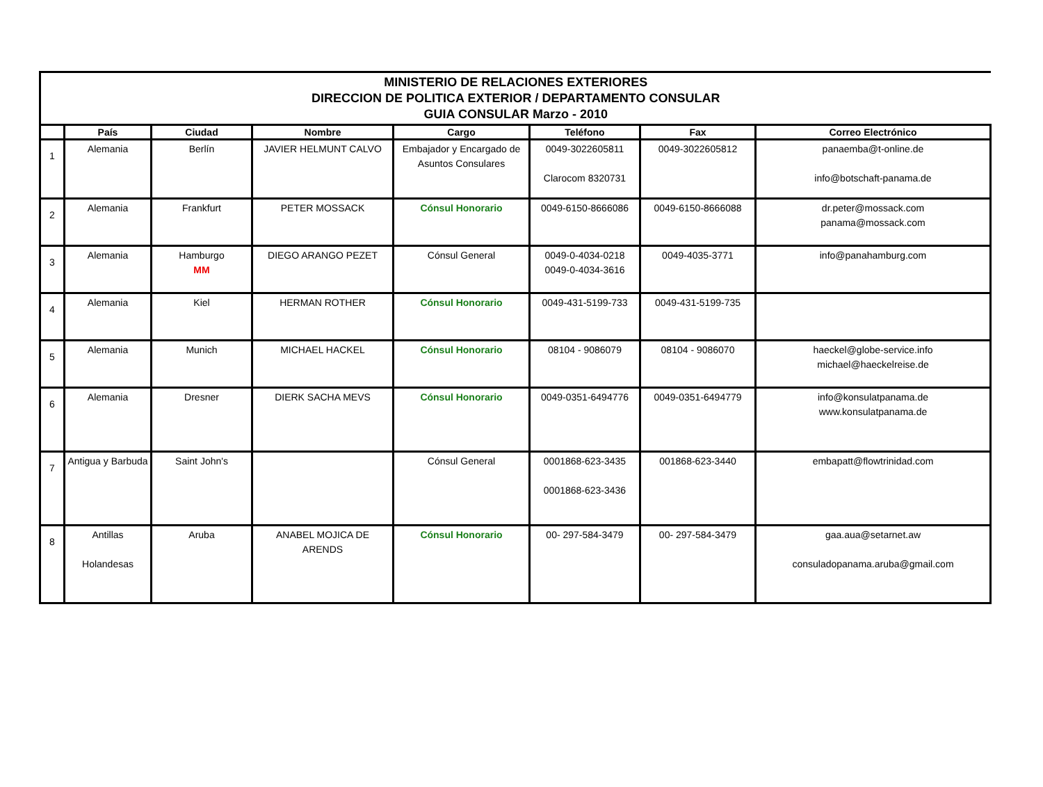| MINISTERIO DE RELACIONES EXTERIORES DIRECCION DE POLITICA EXTERIOR / DEPARTAMENTO CONSULAR GUIA CONSULAR Marzo - 2010 | | | | | | | |
| | País | Ciudad | Nombre | Cargo | Teléfono | Fax | Correo Electrónico |
| 1 | Alemania | Berlín | JAVIER HELMUNT CALVO | Embajador y Encargado de Asuntos Consulares | 0049-3022605811 Clarocom 8320731 | 0049-3022605812 | panaemba@t-online.de info@botschaft-panama.de |
| 2 | Alemania | Frankfurt | PETER MOSSACK | Cónsul Honorario | 0049-6150-8666086 | 0049-6150-8666088 | dr.peter@mossack.com panama@mossack.com |
| 3 | Alemania | Hamburgo MM | DIEGO ARANGO PEZET | Cónsul General | 0049-0-4034-0218 0049-0-4034-3616 | 0049-4035-3771 | info@panahamburg.com |
| 4 | Alemania | Kiel | HERMAN ROTHER | Cónsul Honorario | 0049-431-5199-733 | 0049-431-5199-735 | |
| 5 | Alemania | Munich | MICHAEL HACKEL | Cónsul Honorario | 08104 - 9086079 | 08104 - 9086070 | haeckel@globe-service.info michael@haeckelreise.de |
| 6 | Alemania | Dresner | DIERK SACHA MEVS | Cónsul Honorario | 0049-0351-6494776 | 0049-0351-6494779 | info@konsulatpanama.de www.konsulatpanama.de |
| 7 | Antigua y Barbuda | Saint John's | | Cónsul General | 0001868-623-3435 0001868-623-3436 | 001868-623-3440 | embapatt@flowtrinidad.com |
| 8 | Antillas Holandesas | Aruba | ANABEL MOJICA DE ARENDS | Cónsul Honorario | 00- 297-584-3479 | 00- 297-584-3479 | gaa.aua@setarnet.aw consuladopanama.aruba@gmail.com |